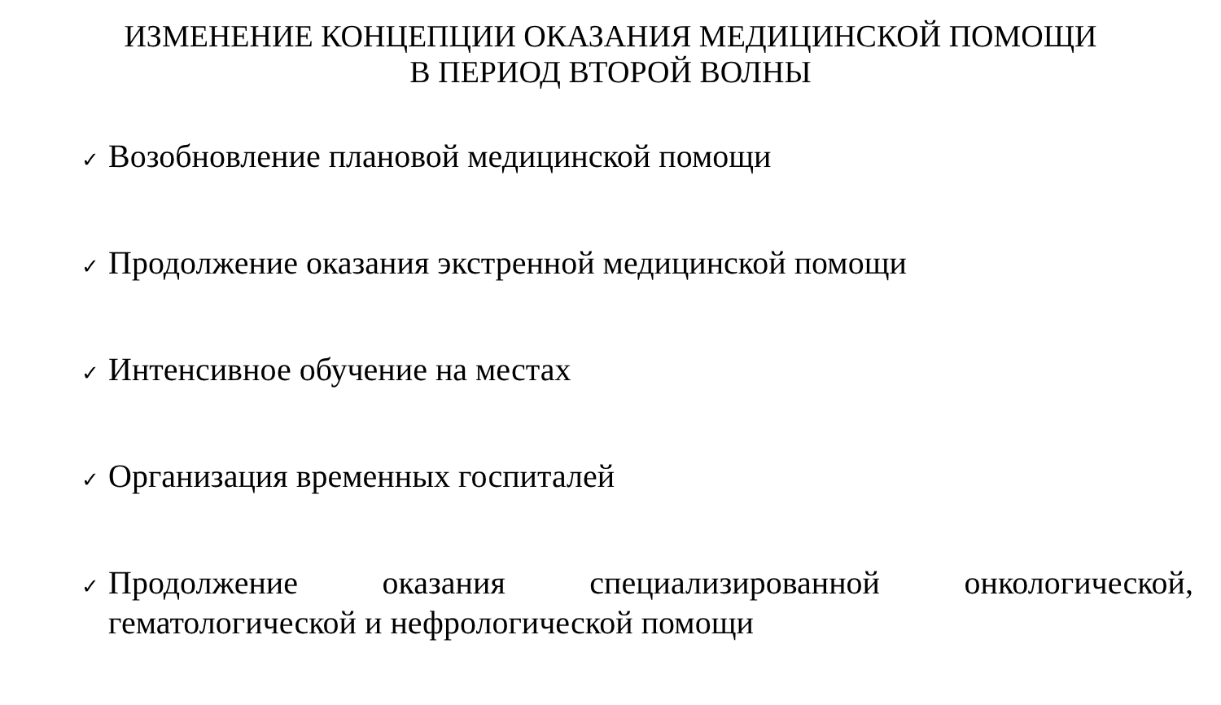ИЗМЕНЕНИЕ КОНЦЕПЦИИ ОКАЗАНИЯ МЕДИЦИНСКОЙ ПОМОЩИ
В ПЕРИОД ВТОРОЙ ВОЛНЫ
✓ Возобновление плановой медицинской помощи
✓ Продолжение оказания экстренной медицинской помощи
✓ Интенсивное обучение на местах
✓ Организация временных госпиталей
✓ Продолжение оказания специализированной онкологической, гематологической и нефрологической помощи